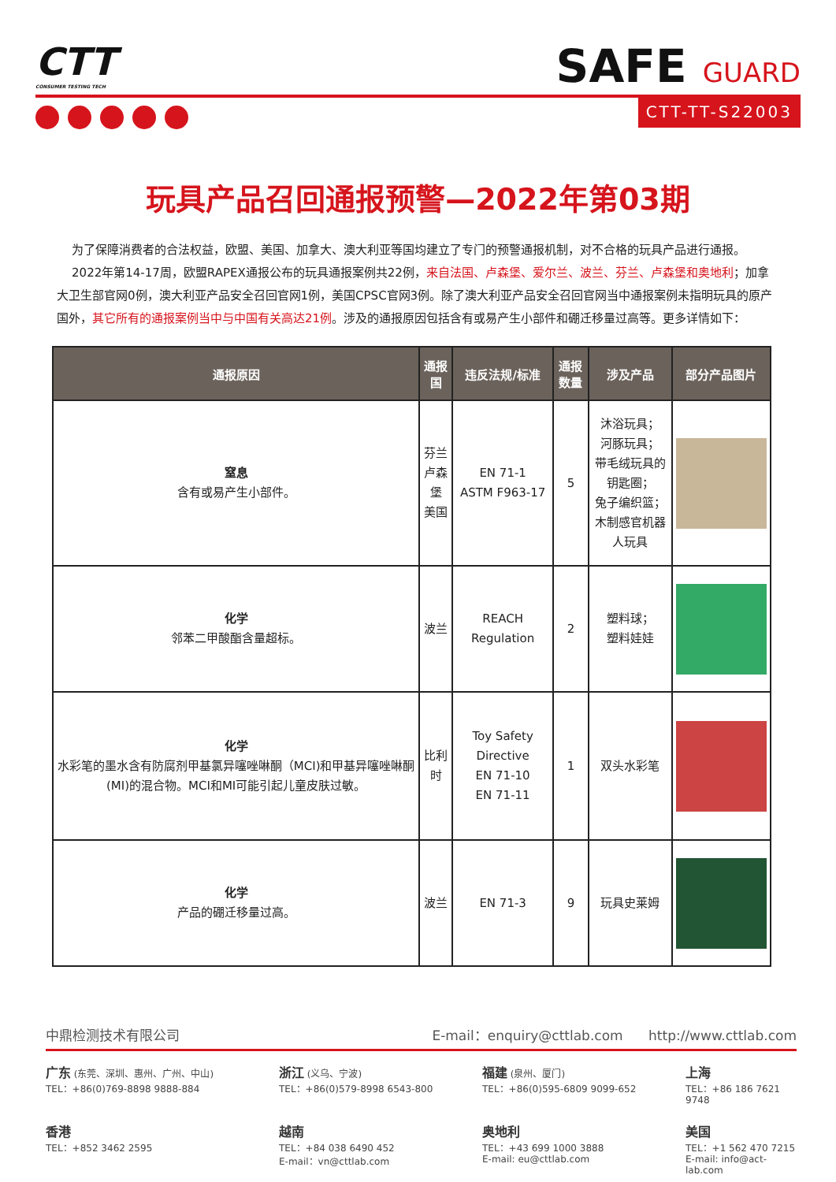CTT
CONSUMER TESTING TECH
SAFE GUARD
CTT-TT-S22003
玩具产品召回通报预警—2022年第03期
为了保障消费者的合法权益，欧盟、美国、加拿大、澳大利亚等国均建立了专门的预警通报机制，对不合格的玩具产品进行通报。
2022年第14-17周，欧盟RAPEX通报公布的玩具通报案例共22例，来自法国、卢森堡、爱尔兰、波兰、芬兰、卢森堡和奥地利；加拿大卫生部官网0例，澳大利亚产品安全召回官网1例，美国CPSC官网3例。除了澳大利亚产品安全召回官网当中通报案例未指明玩具的原产国外，其它所有的通报案例当中与中国有关高达21例。涉及的通报原因包括含有或易产生小部件和硼迁移量过高等。更多详情如下：
| 通报原因 | 通报国 | 违反法规/标准 | 通报数量 | 涉及产品 | 部分产品图片 |
| --- | --- | --- | --- | --- | --- |
| 窒息 含有或易产生小部件。 | 芬兰 卢森堡 美国 | EN 71-1 ASTM F963-17 | 5 | 沐浴玩具； 河豚玩具； 带毛绒玩具的钥匙圈； 兔子编织篮； 木制感官机器人玩具 | |
| 化学 邻苯二甲酸酯含量超标。 | 波兰 | REACH Regulation | 2 | 塑料球； 塑料娃娃 | |
| 化学 水彩笔的墨水含有防腐剂甲基氯异噻唑啉酮（MCI)和甲基异噻唑啉酮(MI)的混合物。MCI和MI可能引起儿童皮肤过敏。 | 比利时 | Toy Safety Directive EN 71-10 EN 71-11 | 1 | 双头水彩笔 | |
| 化学 产品的硼迁移量过高。 | 波兰 | EN 71-3 | 9 | 玩具史莱姆 | |
中鼎检测技术有限公司 E-mail：enquiry@cttlab.com http://www.cttlab.com
广东 (东莞、深圳、惠州、广州、中山)
TEL：+86(0)769-8898 9888-884
浙江 (义乌、宁波)
TEL：+86(0)579-8998 6543-800
福建 (泉州、厦门)
TEL：+86(0)595-6809 9099-652
上海
TEL：+86 186 7621 9748
香港
TEL：+852 3462 2595
越南
TEL：+84 038 6490 452
E-mail：vn@cttlab.com
奥地利
TEL：+43 699 1000 3888
E-mail: eu@cttlab.com
美国
TEL：+1 562 470 7215
E-mail: info@act-lab.com